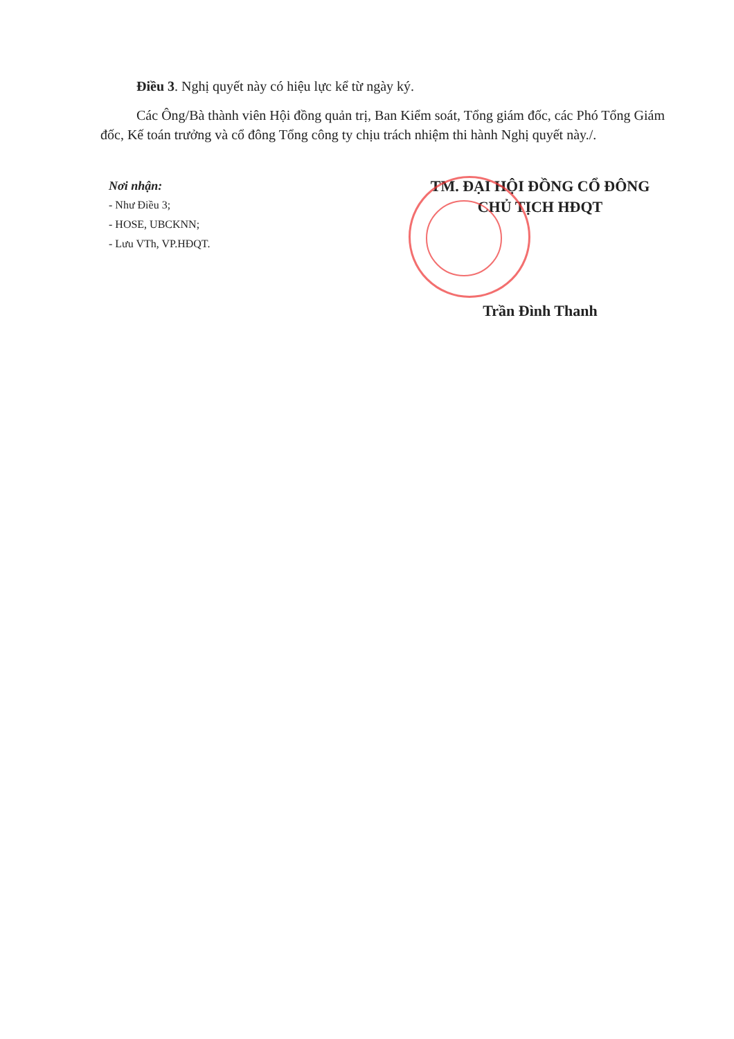Điều 3. Nghị quyết này có hiệu lực kể từ ngày ký.
Các Ông/Bà thành viên Hội đồng quản trị, Ban Kiểm soát, Tổng giám đốc, các Phó Tổng Giám đốc, Kế toán trưởng và cổ đông Tổng công ty chịu trách nhiệm thi hành Nghị quyết này./.
Nơi nhận:
- Như Điều 3;
- HOSE, UBCKNN;
- Lưu VTh, VP.HĐQT.
TM. ĐẠI HỘI ĐỒNG CỔ ĐÔNG
CHỦ TỊCH HĐQT
Trần Đình Thanh